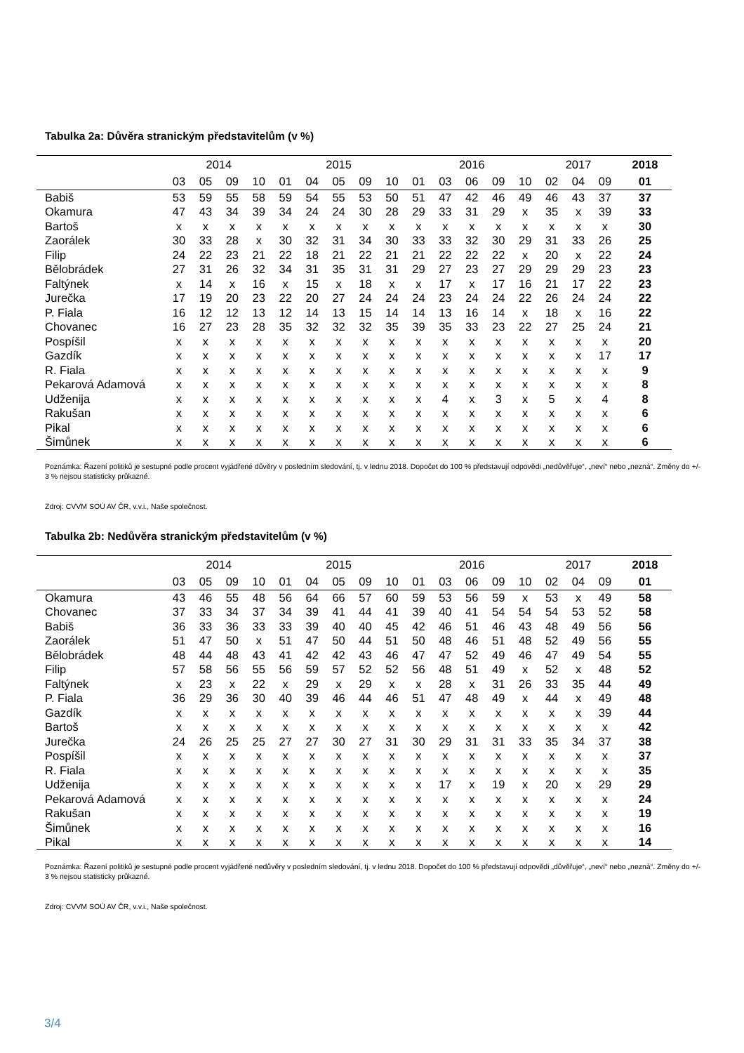Tabulka 2a: Důvěra stranickým představitelům (v %)
| | 2014 | | | | 2015 | | | | | 2016 | | | | | 2017 | | | 2018 |
| --- | --- | --- | --- | --- | --- | --- | --- | --- | --- | --- | --- | --- | --- | --- | --- | --- | --- | --- |
| | 03 | 05 | 09 | 10 | 01 | 04 | 05 | 09 | 10 | 01 | 03 | 06 | 09 | 10 | 02 | 04 | 09 | 01 |
| Babiš | 53 | 59 | 55 | 58 | 59 | 54 | 55 | 53 | 50 | 51 | 47 | 42 | 46 | 49 | 46 | 43 | 37 | 37 |
| Okamura | 47 | 43 | 34 | 39 | 34 | 24 | 24 | 30 | 28 | 29 | 33 | 31 | 29 | x | 35 | x | 39 | 33 |
| Bartoš | x | x | x | x | x | x | x | x | x | x | x | x | x | x | x | x | x | 30 |
| Zaorálek | 30 | 33 | 28 | x | 30 | 32 | 31 | 34 | 30 | 33 | 33 | 32 | 30 | 29 | 31 | 33 | 26 | 25 |
| Filip | 24 | 22 | 23 | 21 | 22 | 18 | 21 | 22 | 21 | 21 | 22 | 22 | 22 | x | 20 | x | 22 | 24 |
| Bělobrádek | 27 | 31 | 26 | 32 | 34 | 31 | 35 | 31 | 31 | 29 | 27 | 23 | 27 | 29 | 29 | 29 | 23 | 23 |
| Faltýnek | x | 14 | x | 16 | x | 15 | x | 18 | x | x | 17 | x | 17 | 16 | 21 | 17 | 22 | 23 |
| Jurečka | 17 | 19 | 20 | 23 | 22 | 20 | 27 | 24 | 24 | 24 | 23 | 24 | 24 | 22 | 26 | 24 | 24 | 22 |
| P. Fiala | 16 | 12 | 12 | 13 | 12 | 14 | 13 | 15 | 14 | 14 | 13 | 16 | 14 | x | 18 | x | 16 | 22 |
| Chovanec | 16 | 27 | 23 | 28 | 35 | 32 | 32 | 32 | 35 | 39 | 35 | 33 | 23 | 22 | 27 | 25 | 24 | 21 |
| Pospíšil | x | x | x | x | x | x | x | x | x | x | x | x | x | x | x | x | x | 20 |
| Gazdík | x | x | x | x | x | x | x | x | x | x | x | x | x | x | x | x | 17 | 17 |
| R. Fiala | x | x | x | x | x | x | x | x | x | x | x | x | x | x | x | x | x | 9 |
| Pekarová Adamová | x | x | x | x | x | x | x | x | x | x | x | x | x | x | x | x | x | 8 |
| Udženija | x | x | x | x | x | x | x | x | x | x | 4 | x | 3 | x | 5 | x | 4 | 8 |
| Rakušan | x | x | x | x | x | x | x | x | x | x | x | x | x | x | x | x | x | 6 |
| Pikal | x | x | x | x | x | x | x | x | x | x | x | x | x | x | x | x | x | 6 |
| Šimůnek | x | x | x | x | x | x | x | x | x | x | x | x | x | x | x | x | x | 6 |
Poznámka: Řazení politiků je sestupné podle procent vyjádřené důvěry v posledním sledování, tj. v lednu 2018. Dopočet do 100 % představují odpovědi „nedůvěřuje“, „neví“ nebo „nezná“. Změny do +/- 3 % nejsou statisticky průkazné.
Zdroj: CVVM SOÚ AV ČR, v.v.i., Naše společnost.
Tabulka 2b: Nedůvěra stranickým představitelům (v %)
| | 2014 | | | | 2015 | | | | | 2016 | | | | | 2017 | | | 2018 |
| --- | --- | --- | --- | --- | --- | --- | --- | --- | --- | --- | --- | --- | --- | --- | --- | --- | --- | --- |
| | 03 | 05 | 09 | 10 | 01 | 04 | 05 | 09 | 10 | 01 | 03 | 06 | 09 | 10 | 02 | 04 | 09 | 01 |
| Okamura | 43 | 46 | 55 | 48 | 56 | 64 | 66 | 57 | 60 | 59 | 53 | 56 | 59 | x | 53 | x | 49 | 58 |
| Chovanec | 37 | 33 | 34 | 37 | 34 | 39 | 41 | 44 | 41 | 39 | 40 | 41 | 54 | 54 | 54 | 53 | 52 | 58 |
| Babiš | 36 | 33 | 36 | 33 | 33 | 39 | 40 | 40 | 45 | 42 | 46 | 51 | 46 | 43 | 48 | 49 | 56 | 56 |
| Zaorálek | 51 | 47 | 50 | x | 51 | 47 | 50 | 44 | 51 | 50 | 48 | 46 | 51 | 48 | 52 | 49 | 56 | 55 |
| Bělobrádek | 48 | 44 | 48 | 43 | 41 | 42 | 42 | 43 | 46 | 47 | 47 | 52 | 49 | 46 | 47 | 49 | 54 | 55 |
| Filip | 57 | 58 | 56 | 55 | 56 | 59 | 57 | 52 | 52 | 56 | 48 | 51 | 49 | x | 52 | x | 48 | 52 |
| Faltýnek | x | 23 | x | 22 | x | 29 | x | 29 | x | x | 28 | x | 31 | 26 | 33 | 35 | 44 | 49 |
| P. Fiala | 36 | 29 | 36 | 30 | 40 | 39 | 46 | 44 | 46 | 51 | 47 | 48 | 49 | x | 44 | x | 49 | 48 |
| Gazdík | x | x | x | x | x | x | x | x | x | x | x | x | x | x | x | x | 39 | 44 |
| Bartoš | x | x | x | x | x | x | x | x | x | x | x | x | x | x | x | x | x | 42 |
| Jurečka | 24 | 26 | 25 | 25 | 27 | 27 | 30 | 27 | 31 | 30 | 29 | 31 | 31 | 33 | 35 | 34 | 37 | 38 |
| Pospíšil | x | x | x | x | x | x | x | x | x | x | x | x | x | x | x | x | x | 37 |
| R. Fiala | x | x | x | x | x | x | x | x | x | x | x | x | x | x | x | x | x | 35 |
| Udženija | x | x | x | x | x | x | x | x | x | x | 17 | x | 19 | x | 20 | x | 29 | 29 |
| Pekarová Adamová | x | x | x | x | x | x | x | x | x | x | x | x | x | x | x | x | x | 24 |
| Rakušan | x | x | x | x | x | x | x | x | x | x | x | x | x | x | x | x | x | 19 |
| Šimůnek | x | x | x | x | x | x | x | x | x | x | x | x | x | x | x | x | x | 16 |
| Pikal | x | x | x | x | x | x | x | x | x | x | x | x | x | x | x | x | x | 14 |
Poznámka: Řazení politiků je sestupné podle procent vyjádřené nedůvěry v posledním sledování, tj. v lednu 2018. Dopočet do 100 % představují odpovědi „důvěřuje“, „neví“ nebo „nezná“. Změny do +/- 3 % nejsou statisticky průkazné.
Zdroj: CVVM SOÚ AV ČR, v.v.i., Naše společnost.
3/4